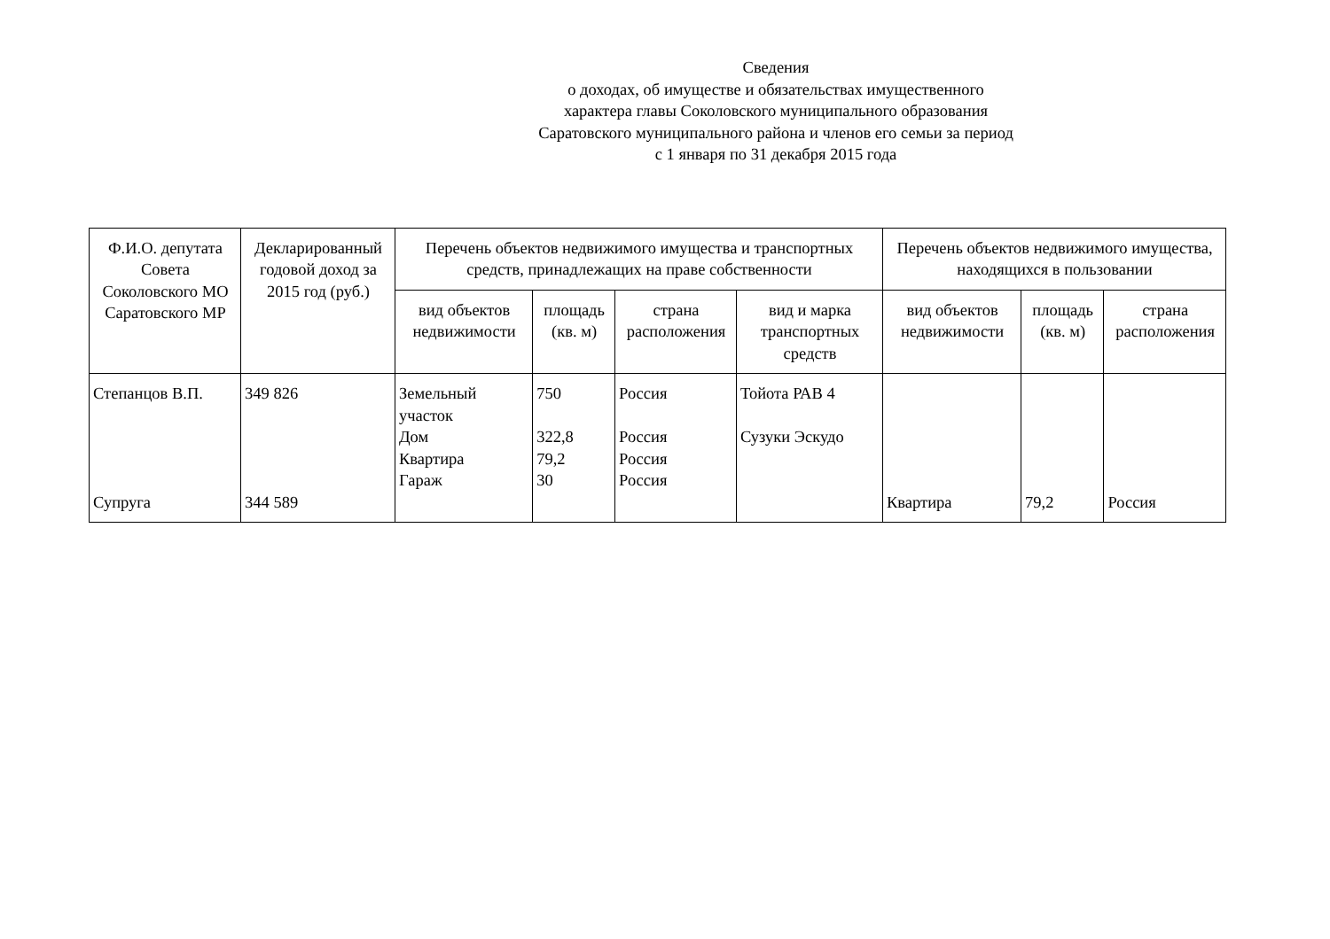Сведения
о доходах, об имуществе и обязательствах имущественного
характера главы Соколовского муниципального образования
Саратовского муниципального района и членов его семьи за период
с 1 января по 31 декабря 2015 года
| Ф.И.О. депутата Совета Соколовского МО Саратовского МР | Декларированный годовой доход за 2015 год (руб.) | Перечень объектов недвижимого имущества и транспортных средств, принадлежащих на праве собственности | | | | Перечень объектов недвижимого имущества, находящихся в пользовании | | |
| --- | --- | --- | --- | --- | --- | --- | --- | --- |
| | | вид объектов недвижимости | площадь (кв. м) | страна расположения | вид и марка транспортных средств | вид объектов недвижимости | площадь (кв. м) | страна расположения |
| Степанцов В.П. Супруга | 349 826 344 589 | Земельный участок Дом Квартира Гараж | 750 322,8 79,2 30 | Россия Россия Россия Россия | Тойота РАВ 4 Сузуки Эскудо | Квартира | 79,2 | Россия |